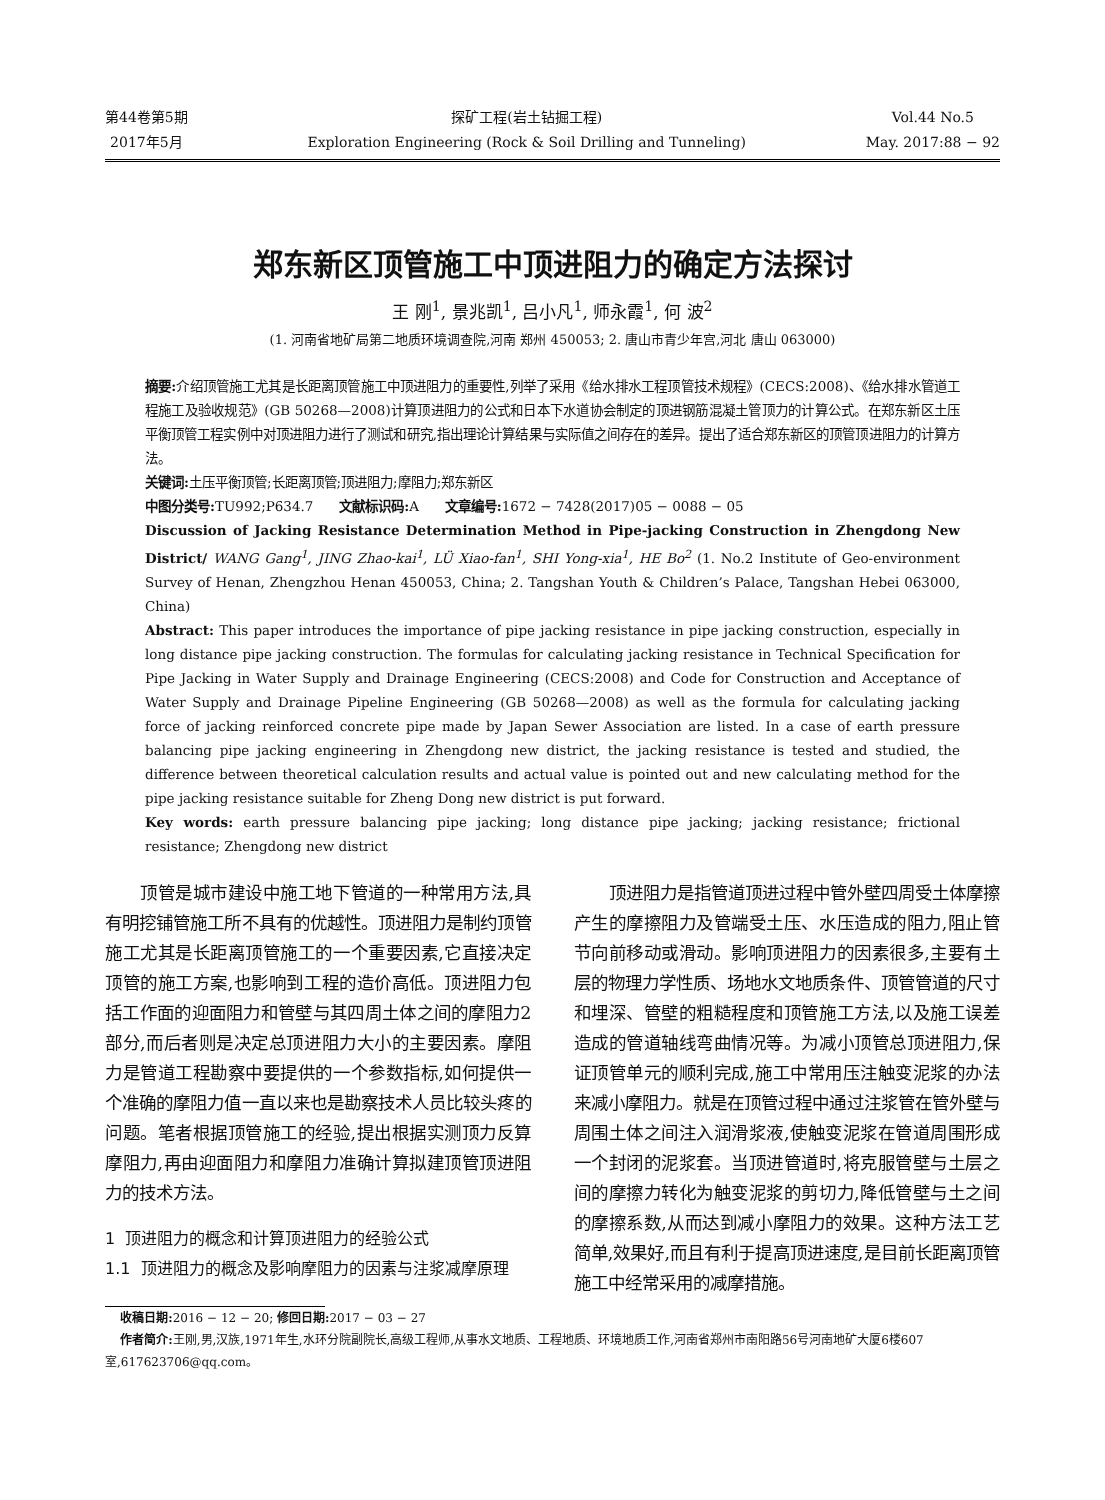第44卷第5期
2017年5月
探矿工程(岩土钻掘工程)
Exploration Engineering (Rock & Soil Drilling and Tunneling)
Vol.44 No.5
May. 2017:88 − 92
郑东新区顶管施工中顶进阻力的确定方法探讨
王 刚<sup>1</sup>, 景兆凯<sup>1</sup>, 吕小凡<sup>1</sup>, 师永霞<sup>1</sup>, 何 波<sup>2</sup>
(1. 河南省地矿局第二地质环境调查院,河南 郑州 450053; 2. 唐山市青少年宫,河北 唐山 063000)
摘要: 介绍顶管施工尤其是长距离顶管施工中顶进阻力的重要性,列举了采用《给水排水工程顶管技术规程》(CECS:2008)、《给水排水管道工程施工及验收规范》(GB 50268—2008)计算顶进阻力的公式和日本下水道协会制定的顶进钢筋混凝土管顶力的计算公式。在郑东新区土压平衡顶管工程实例中对顶进阻力进行了测试和研究,指出理论计算结果与实际值之间存在的差异。提出了适合郑东新区的顶管顶进阻力的计算方法。
关键词: 土压平衡顶管;长距离顶管;顶进阻力;摩阻力;郑东新区
中图分类号: TU992;P634.7 文献标识码: A 文章编号: 1672 − 7428(2017)05 − 0088 − 05
Discussion of Jacking Resistance Determination Method in Pipe-jacking Construction in Zhengdong New District/ WANG Gang<sup>1</sup>, JING Zhao-kai<sup>1</sup>, LÜ Xiao-fan<sup>1</sup>, SHI Yong-xia<sup>1</sup>, HE Bo<sup>2</sup> (1. No.2 Institute of Geo-environment Survey of Henan, Zhengzhou Henan 450053, China; 2. Tangshan Youth & Children’s Palace, Tangshan Hebei 063000, China)
Abstract: This paper introduces the importance of pipe jacking resistance in pipe jacking construction, especially in long distance pipe jacking construction. The formulas for calculating jacking resistance in Technical Specification for Pipe Jacking in Water Supply and Drainage Engineering (CECS:2008) and Code for Construction and Acceptance of Water Supply and Drainage Pipeline Engineering (GB 50268—2008) as well as the formula for calculating jacking force of jacking reinforced concrete pipe made by Japan Sewer Association are listed. In a case of earth pressure balancing pipe jacking engineering in Zhengdong new district, the jacking resistance is tested and studied, the difference between theoretical calculation results and actual value is pointed out and new calculating method for the pipe jacking resistance suitable for Zheng Dong new district is put forward.
Key words: earth pressure balancing pipe jacking; long distance pipe jacking; jacking resistance; frictional resistance; Zhengdong new district
顶管是城市建设中施工地下管道的一种常用方法,具有明挖铺管施工所不具有的优越性。顶进阻力是制约顶管施工尤其是长距离顶管施工的一个重要因素,它直接决定顶管的施工方案,也影响到工程的造价高低。顶进阻力包括工作面的迎面阻力和管壁与其四周土体之间的摩阻力2部分,而后者则是决定总顶进阻力大小的主要因素。摩阻力是管道工程勘察中要提供的一个参数指标,如何提供一个准确的摩阻力值一直以来也是勘察技术人员比较头疼的问题。笔者根据顶管施工的经验,提出根据实测顶力反算摩阻力,再由迎面阻力和摩阻力准确计算拟建顶管顶进阻力的技术方法。
1 顶进阻力的概念和计算顶进阻力的经验公式
1.1 顶进阻力的概念及影响摩阻力的因素与注浆减摩原理
顶进阻力是指管道顶进过程中管外壁四周受土体摩擦产生的摩擦阻力及管端受土压、水压造成的阻力,阻止管节向前移动或滑动。影响顶进阻力的因素很多,主要有土层的物理力学性质、场地水文地质条件、顶管管道的尺寸和埋深、管壁的粗糙程度和顶管施工方法,以及施工误差造成的管道轴线弯曲情况等。为减小顶管总顶进阻力,保证顶管单元的顺利完成,施工中常用压注触变泥浆的办法来减小摩阻力。就是在顶管过程中通过注浆管在管外壁与周围土体之间注入润滑浆液,使触变泥浆在管道周围形成一个封闭的泥浆套。当顶进管道时,将克服管壁与土层之间的摩擦力转化为触变泥浆的剪切力,降低管壁与土之间的摩擦系数,从而达到减小摩阻力的效果。这种方法工艺简单,效果好,而且有利于提高顶进速度,是目前长距离顶管施工中经常采用的减摩措施。
收稿日期: 2016 − 12 − 20; 修回日期: 2017 − 03 − 27
作者简介: 王刚,男,汉族,1971年生,水环分院副院长,高级工程师,从事水文地质、工程地质、环境地质工作,河南省郑州市南阳路56号河南地矿大厦6楼607室,617623706@qq.com。